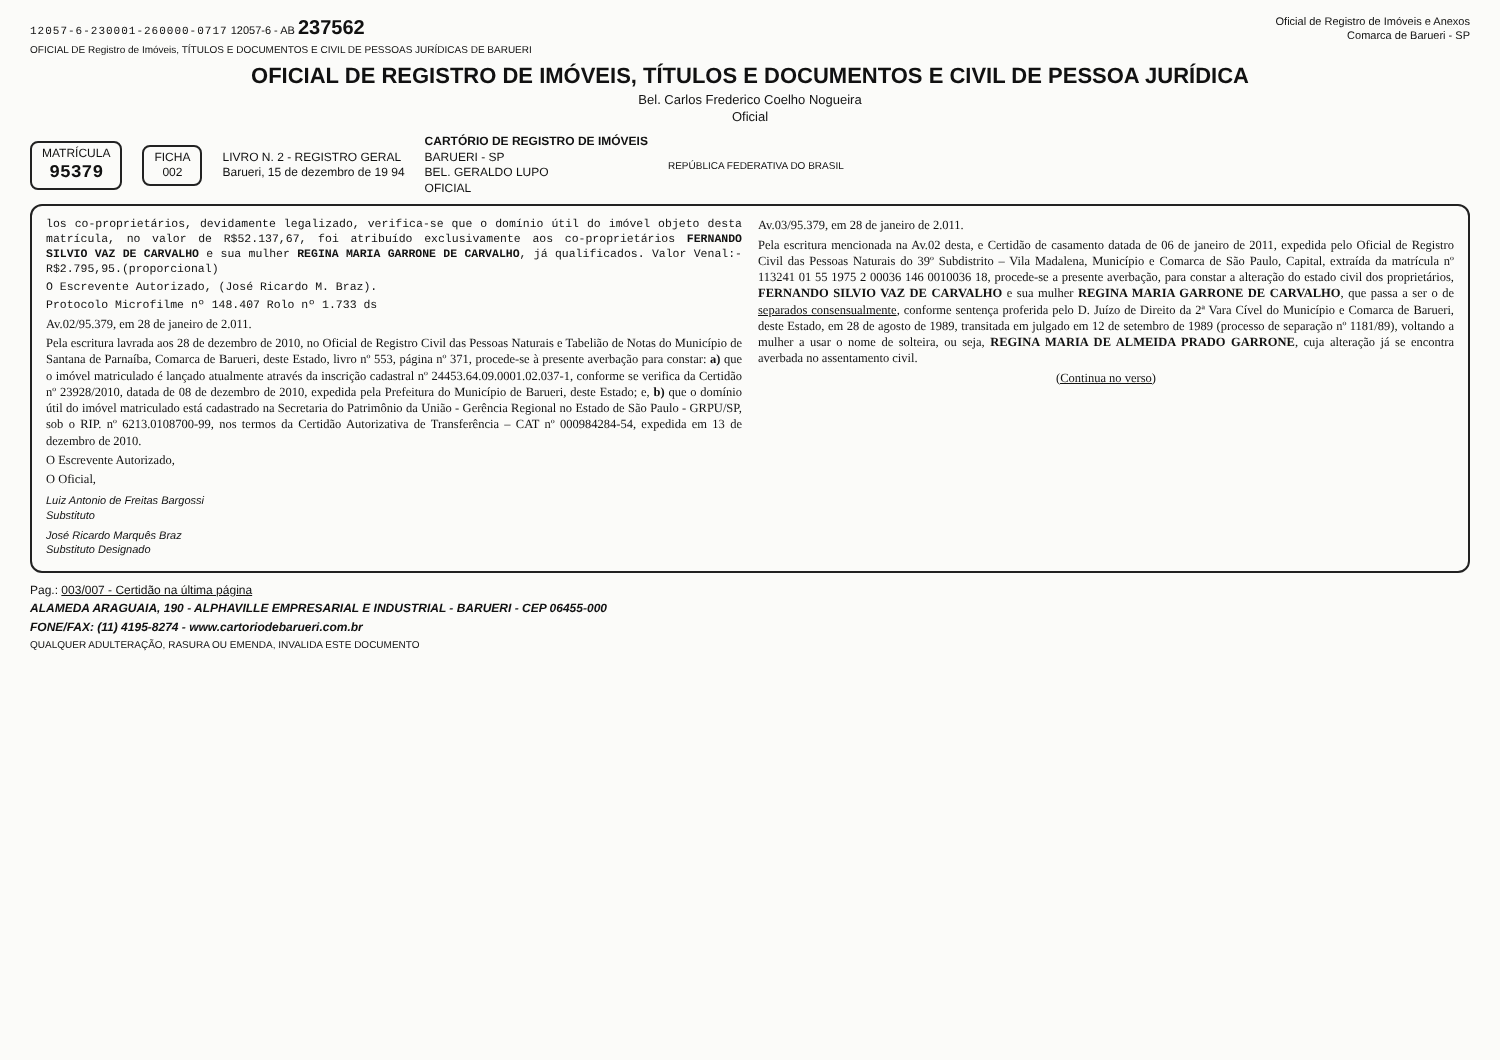12057-6-230001-260000-0717 12057-6 - AB 237562
Oficial de Registro de Imóveis e Anexos
Comarca de Barueri - SP
OFICIAL DE Registro de Imóveis, TÍTULOS E DOCUMENTOS E CIVIL DE PESSOAS JURÍDICAS DE BARUERI
OFICIAL DE REGISTRO DE IMÓVEIS, TÍTULOS E DOCUMENTOS E CIVIL DE PESSOA JURÍDICA
Bel. Carlos Frederico Coelho Nogueira
Oficial
MATRÍCULA
95379
FICHA
002
LIVRO N. 2 - REGISTRO GERAL
Barueri, 15 de dezembro de 19 94
CARTÓRIO DE REGISTRO DE IMÓVEIS
BARUERI - SP
BEL. GERALDO LUPO
OFICIAL
REPÚBLICA FEDERATIVA DO BRASIL
los co-proprietários, devidamente legalizado, verifica-se que o domínio útil do imóvel objeto desta matrícula, no valor de R$52.137,67, foi atribuído exclusivamente aos co-proprietários FERNANDO SILVIO VAZ DE CARVALHO e sua mulher REGINA MARIA GARRONE DE CARVALHO, já qualificados. Valor Venal:- R$2.795,95.(proporcional)
O Escrevente Autorizado, (José Ricardo M. Braz).
Protocolo Microfilme nº 148.407 Rolo nº 1.733 ds
Av.02/95.379, em 28 de janeiro de 2.011.
Pela escritura lavrada aos 28 de dezembro de 2010, no Oficial de Registro Civil das Pessoas Naturais e Tabelião de Notas do Município de Santana de Parnaíba, Comarca de Barueri, deste Estado, livro nº 553, página nº 371, procede-se à presente averbação para constar: a) que o imóvel matriculado é lançado atualmente através da inscrição cadastral nº 24453.64.09.0001.02.037-1, conforme se verifica da Certidão nº 23928/2010, datada de 08 de dezembro de 2010, expedida pela Prefeitura do Município de Barueri, deste Estado; e, b) que o domínio útil do imóvel matriculado está cadastrado na Secretaria do Patrimônio da União - Gerência Regional no Estado de São Paulo - GRPU/SP, sob o RIP. nº 6213.0108700-99, nos termos da Certidão Autorizativa de Transferência – CAT nº 000984284-54, expedida em 13 de dezembro de 2010.
O Escrevente Autorizado,
O Oficial,
Luiz Antonio de Freitas Bargossi
Substituto
José Ricardo Marquês Braz
Substituto Designado
Av.03/95.379, em 28 de janeiro de 2.011.
Pela escritura mencionada na Av.02 desta, e Certidão de casamento datada de 06 de janeiro de 2011, expedida pelo Oficial de Registro Civil das Pessoas Naturais do 39º Subdistrito – Vila Madalena, Município e Comarca de São Paulo, Capital, extraída da matrícula nº 113241 01 55 1975 2 00036 146 0010036 18, procede-se a presente averbação, para constar a alteração do estado civil dos proprietários, FERNANDO SILVIO VAZ DE CARVALHO e sua mulher REGINA MARIA GARRONE DE CARVALHO, que passa a ser o de separados consensualmente, conforme sentença proferida pelo D. Juízo de Direito da 2ª Vara Cível do Município e Comarca de Barueri, deste Estado, em 28 de agosto de 1989, transitada em julgado em 12 de setembro de 1989 (processo de separação nº 1181/89), voltando a mulher a usar o nome de solteira, ou seja, REGINA MARIA DE ALMEIDA PRADO GARRONE, cuja alteração já se encontra averbada no assentamento civil.
(Continua no verso)
Pag.: 003/007 - Certidão na última página
ALAMEDA ARAGUAIA, 190 - ALPHAVILLE EMPRESARIAL E INDUSTRIAL - BARUERI - CEP 06455-000
FONE/FAX: (11) 4195-8274 - www.cartoriodebarueri.com.br
QUALQUER ADULTERAÇÃO, RASURA OU EMENDA, INVALIDA ESTE DOCUMENTO